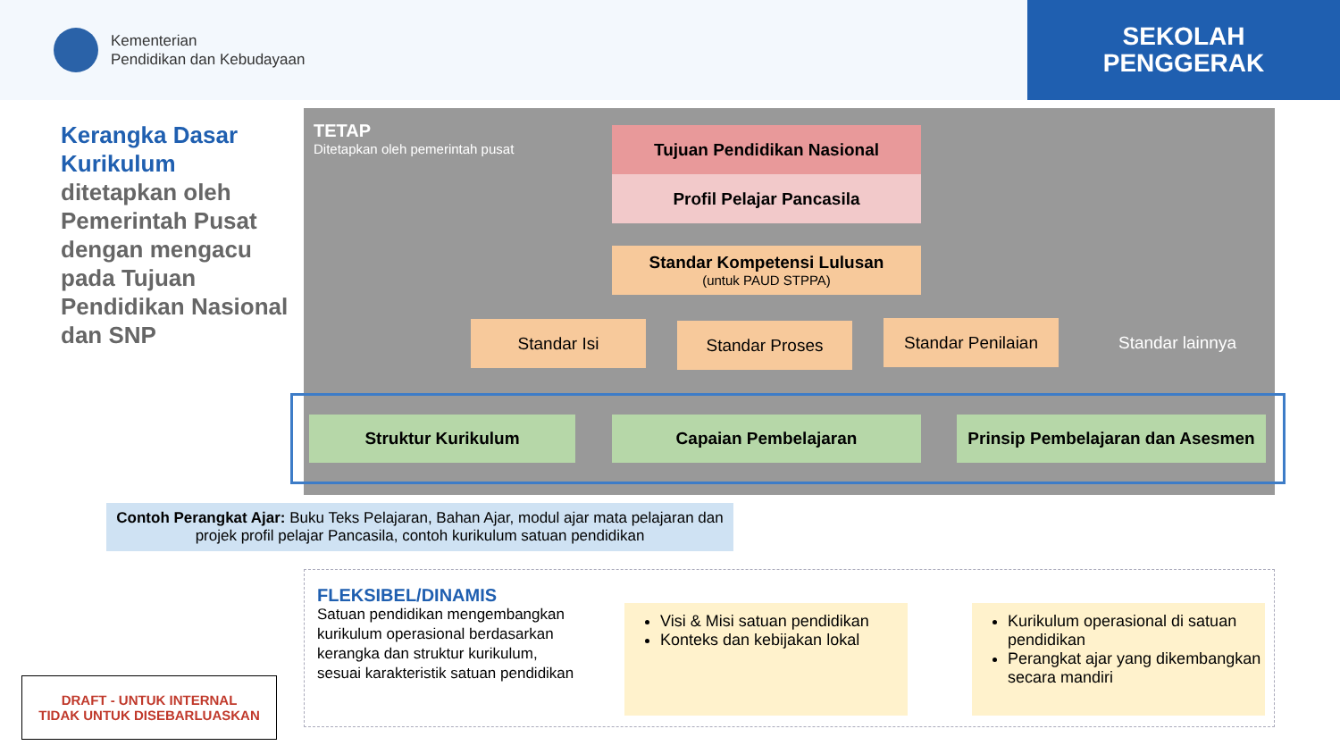Kementerian
Pendidikan dan Kebudayaan
SEKOLAH
PENGGERAK
Kerangka Dasar Kurikulum ditetapkan oleh Pemerintah Pusat dengan mengacu pada Tujuan Pendidikan Nasional dan SNP
TETAP
Ditetapkan oleh pemerintah pusat
Tujuan Pendidikan Nasional
Profil Pelajar Pancasila
Standar Kompetensi Lulusan
(untuk PAUD STPPA)
Standar Isi Standar Proses Standar Penilaian Standar lainnya
Struktur Kurikulum Capaian Pembelajaran
Prinsip Pembelajaran dan Asesmen
Contoh Perangkat Ajar: Buku Teks Pelajaran, Bahan Ajar, modul ajar mata pelajaran dan projek profil pelajar Pancasila, contoh kurikulum satuan pendidikan
FLEKSIBEL/DINAMIS
Satuan pendidikan mengembangkan kurikulum operasional berdasarkan kerangka dan struktur kurikulum, sesuai karakteristik satuan pendidikan
Visi & Misi satuan pendidikan
Konteks dan kebijakan lokal
Kurikulum operasional di satuan pendidikan
Perangkat ajar yang dikembangkan secara mandiri
DRAFT - UNTUK INTERNAL
TIDAK UNTUK DISEBARLUASKAN